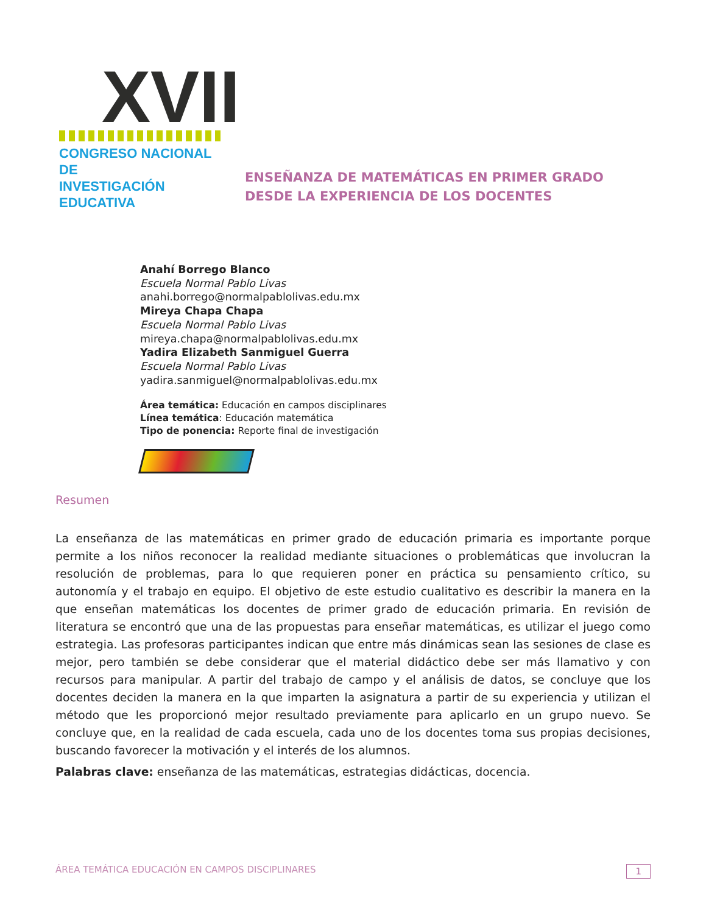XVII
CONGRESO NACIONAL DE
INVESTIGACIÓN EDUCATIVA
ENSEÑANZA DE MATEMÁTICAS EN PRIMER GRADO
DESDE LA EXPERIENCIA DE LOS DOCENTES
Anahí Borrego Blanco
Escuela Normal Pablo Livas
anahi.borrego@normalpablolivas.edu.mx
Mireya Chapa Chapa
Escuela Normal Pablo Livas
mireya.chapa@normalpablolivas.edu.mx
Yadira Elizabeth Sanmiguel Guerra
Escuela Normal Pablo Livas
yadira.sanmiguel@normalpablolivas.edu.mx
Área temática: Educación en campos disciplinares
Línea temática: Educación matemática
Tipo de ponencia: Reporte final de investigación
Resumen
La enseñanza de las matemáticas en primer grado de educación primaria es importante porque permite a los niños reconocer la realidad mediante situaciones o problemáticas que involucran la resolución de problemas, para lo que requieren poner en práctica su pensamiento crítico, su autonomía y el trabajo en equipo. El objetivo de este estudio cualitativo es describir la manera en la que enseñan matemáticas los docentes de primer grado de educación primaria. En revisión de literatura se encontró que una de las propuestas para enseñar matemáticas, es utilizar el juego como estrategia. Las profesoras participantes indican que entre más dinámicas sean las sesiones de clase es mejor, pero también se debe considerar que el material didáctico debe ser más llamativo y con recursos para manipular. A partir del trabajo de campo y el análisis de datos, se concluye que los docentes deciden la manera en la que imparten la asignatura a partir de su experiencia y utilizan el método que les proporcionó mejor resultado previamente para aplicarlo en un grupo nuevo. Se concluye que, en la realidad de cada escuela, cada uno de los docentes toma sus propias decisiones, buscando favorecer la motivación y el interés de los alumnos.
Palabras clave: enseñanza de las matemáticas, estrategias didácticas, docencia.
ÁREA TEMÁTICA EDUCACIÓN EN CAMPOS DISCIPLINARES 1